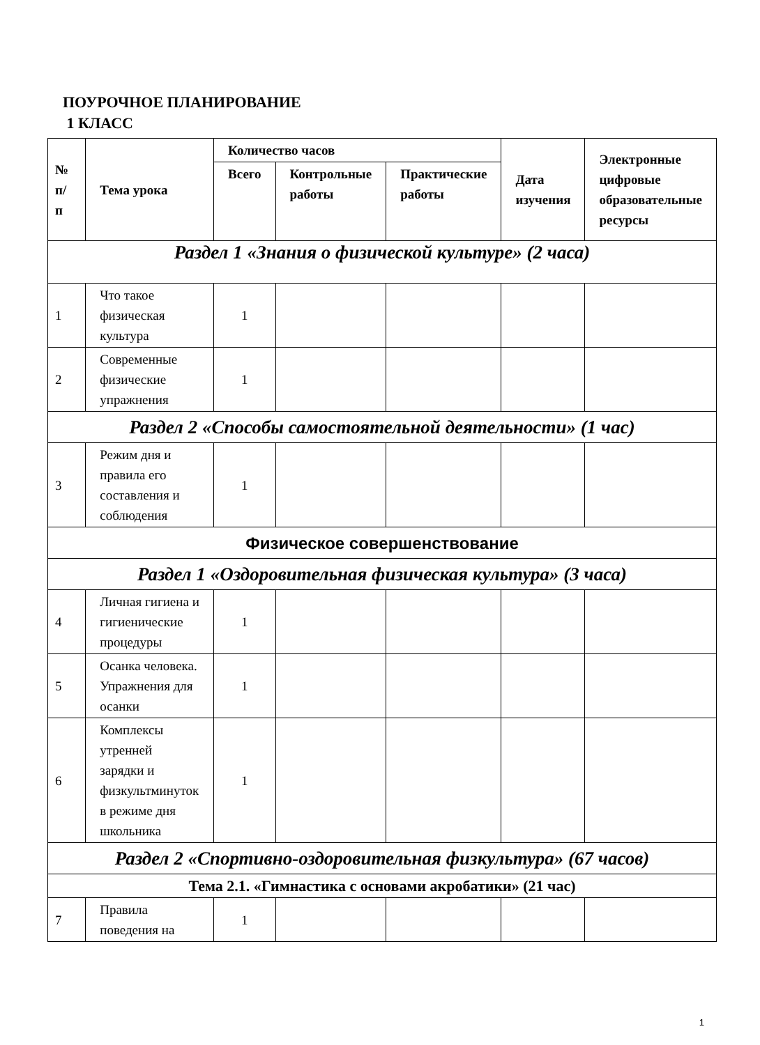ПОУРОЧНОЕ ПЛАНИРОВАНИЕ
1 КЛАСС
| № п/п | Тема урока | Количество часов | | | Дата изучения | Электронные цифровые образовательные ресурсы |
| --- | --- | --- | --- | --- | --- | --- |
| | | Всего | Контрольные работы | Практические работы | | |
| Раздел 1 «Знания о физической культуре» (2 часа) | | | | | | |
| 1 | Что такое физическая культура | 1 | | | | |
| 2 | Современные физические упражнения | 1 | | | | |
| Раздел 2 «Способы самостоятельной деятельности» (1 час) | | | | | | |
| 3 | Режим дня и правила его составления и соблюдения | 1 | | | | |
| Физическое совершенствование | | | | | | |
| Раздел 1 «Оздоровительная физическая культура» (3 часа) | | | | | | |
| 4 | Личная гигиена и гигиенические процедуры | 1 | | | | |
| 5 | Осанка человека. Упражнения для осанки | 1 | | | | |
| 6 | Комплексы утренней зарядки и физкультминуток в режиме дня школьника | 1 | | | | |
| Раздел 2 «Спортивно-оздоровительная физкультура» (67 часов) | | | | | | |
| Тема 2.1. «Гимнастика с основами акробатики» (21 час) | | | | | | |
| 7 | Правила поведения на | 1 | | | | |
1